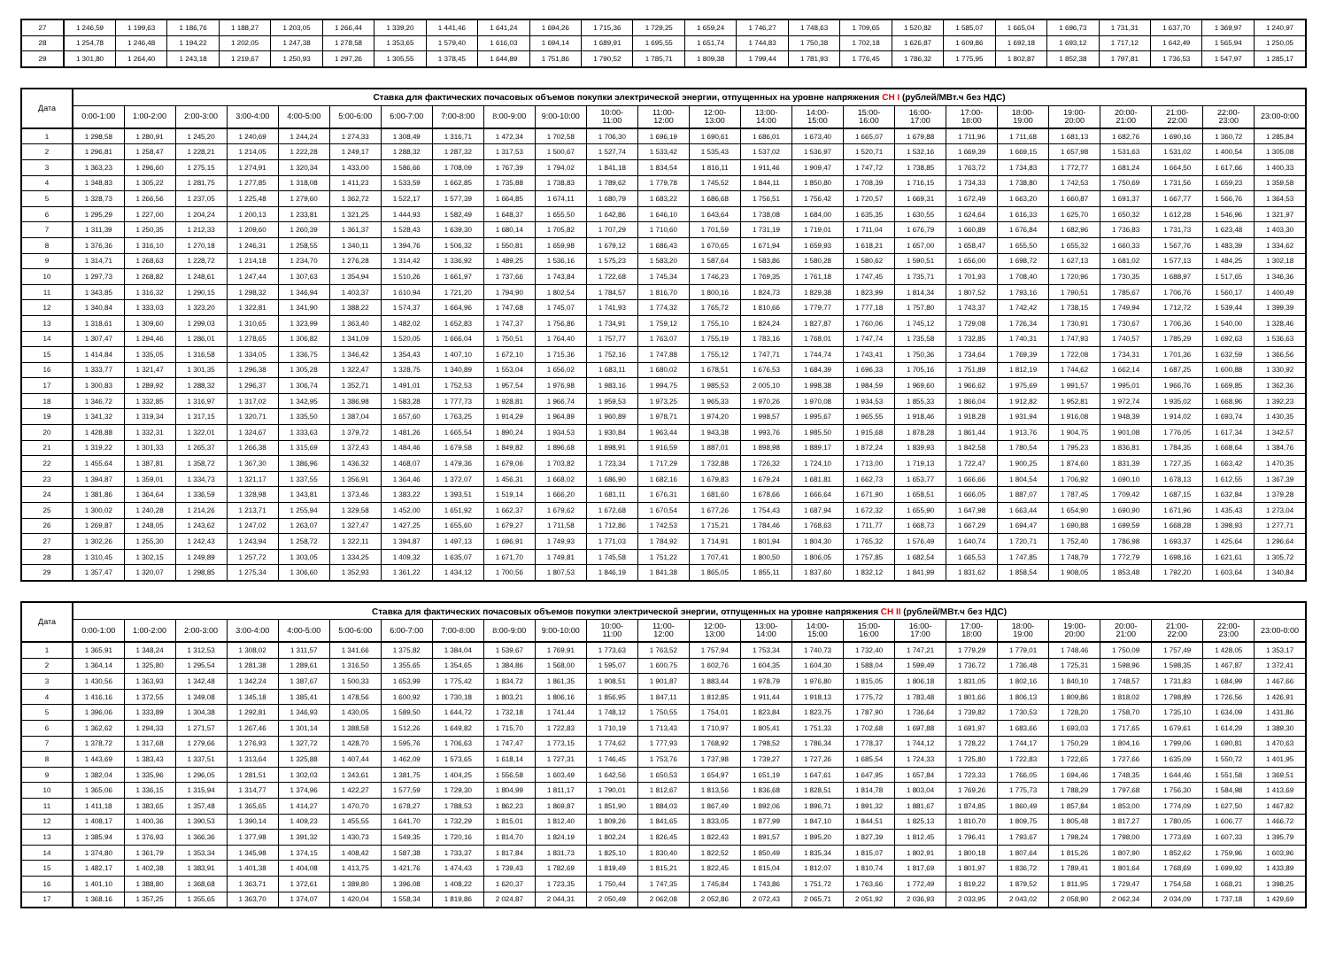| 27 | 1 246,59 | 1 199,63 | 1 186,76 | 1 188,27 | 1 203,05 | 1 266,44 | 1 339,20 | 1 441,46 | 1 641,24 | 1 694,26 | 1 715,36 | 1 729,25 | 1 659,24 | 1 746,27 | 1 748,63 | 1 709,65 | 1 520,82 | 1 585,07 | 1 665,04 | 1 696,73 | 1 731,31 | 1 637,70 | 1 369,97 | 1 240,97 |
| 28 | 1 254,78 | 1 246,48 | 1 194,22 | 1 202,05 | 1 247,38 | 1 278,58 | 1 353,65 | 1 579,40 | 1 616,03 | 1 694,14 | 1 689,91 | 1 695,55 | 1 651,74 | 1 744,83 | 1 750,38 | 1 702,18 | 1 626,87 | 1 609,86 | 1 692,18 | 1 693,12 | 1 717,12 | 1 642,49 | 1 565,94 | 1 250,05 |
| 29 | 1 301,80 | 1 264,40 | 1 243,18 | 1 219,67 | 1 250,93 | 1 297,26 | 1 305,55 | 1 378,45 | 1 644,89 | 1 751,86 | 1 790,52 | 1 785,71 | 1 809,38 | 1 799,44 | 1 781,93 | 1 776,45 | 1 786,32 | 1 775,95 | 1 802,87 | 1 852,38 | 1 797,81 | 1 736,53 | 1 547,97 | 1 285,17 |
| Дата | Ставка для фактических почасовых объемов покупки электрической энергии, отпущенных на уровне напряжения СН I (рублей/МВт.ч без НДС) | | | | | | | | | | | | | | | | | | | | | | | |
| --- | --- | --- | --- | --- | --- | --- | --- | --- | --- | --- | --- | --- | --- | --- | --- | --- | --- | --- | --- | --- | --- | --- | --- | --- |
| | 0:00-1:00 | 1:00-2:00 | 2:00-3:00 | 3:00-4:00 | 4:00-5:00 | 5:00-6:00 | 6:00-7:00 | 7:00-8:00 | 8:00-9:00 | 9:00-10:00 | 10:00- 11:00 | 11:00- 12:00 | 12:00- 13:00 | 13:00- 14:00 | 14:00- 15:00 | 15:00- 16:00 | 16:00- 17:00 | 17:00- 18:00 | 18:00- 19:00 | 19:00- 20:00 | 20:00- 21:00 | 21:00- 22:00 | 22:00- 23:00 | 23:00-0:00 |
| 1 | 1 298,58 | 1 280,91 | 1 245,20 | 1 240,69 | 1 244,24 | 1 274,33 | 1 308,49 | 1 316,71 | 1 472,34 | 1 702,58 | 1 706,30 | 1 696,19 | 1 690,61 | 1 686,01 | 1 673,40 | 1 665,07 | 1 679,88 | 1 711,96 | 1 711,68 | 1 681,13 | 1 682,76 | 1 690,16 | 1 360,72 | 1 285,84 |
| 2 | 1 296,81 | 1 258,47 | 1 228,21 | 1 214,05 | 1 222,28 | 1 249,17 | 1 288,32 | 1 287,32 | 1 317,53 | 1 500,67 | 1 527,74 | 1 533,42 | 1 535,43 | 1 537,02 | 1 536,97 | 1 520,71 | 1 532,16 | 1 669,39 | 1 669,15 | 1 657,98 | 1 531,63 | 1 531,02 | 1 400,54 | 1 305,08 |
| 3 | 1 363,23 | 1 296,60 | 1 275,15 | 1 274,91 | 1 320,34 | 1 433,00 | 1 586,66 | 1 708,09 | 1 767,39 | 1 794,02 | 1 841,18 | 1 834,54 | 1 816,11 | 1 911,46 | 1 909,47 | 1 747,72 | 1 738,85 | 1 763,72 | 1 734,83 | 1 772,77 | 1 681,24 | 1 664,50 | 1 617,66 | 1 400,33 |
| 4 | 1 348,83 | 1 305,22 | 1 281,75 | 1 277,85 | 1 318,08 | 1 411,23 | 1 533,59 | 1 662,85 | 1 735,88 | 1 738,83 | 1 789,62 | 1 779,78 | 1 745,52 | 1 844,11 | 1 850,80 | 1 708,39 | 1 716,15 | 1 734,33 | 1 738,80 | 1 742,53 | 1 750,69 | 1 731,56 | 1 659,23 | 1 359,58 |
| 5 | 1 328,73 | 1 266,56 | 1 237,05 | 1 225,48 | 1 279,60 | 1 362,72 | 1 522,17 | 1 577,39 | 1 664,85 | 1 674,11 | 1 680,79 | 1 683,22 | 1 686,68 | 1 756,51 | 1 756,42 | 1 720,57 | 1 669,31 | 1 672,49 | 1 663,20 | 1 660,87 | 1 691,37 | 1 667,77 | 1 566,76 | 1 364,53 |
| 6 | 1 295,29 | 1 227,00 | 1 204,24 | 1 200,13 | 1 233,81 | 1 321,25 | 1 444,93 | 1 582,49 | 1 648,37 | 1 655,50 | 1 642,86 | 1 646,10 | 1 643,64 | 1 738,08 | 1 684,00 | 1 635,35 | 1 630,55 | 1 624,64 | 1 616,33 | 1 625,70 | 1 650,32 | 1 612,28 | 1 546,96 | 1 321,97 |
| 7 | 1 311,39 | 1 250,35 | 1 212,33 | 1 209,60 | 1 260,39 | 1 361,37 | 1 528,43 | 1 639,30 | 1 680,14 | 1 705,82 | 1 707,29 | 1 710,60 | 1 701,59 | 1 731,19 | 1 719,01 | 1 711,04 | 1 676,79 | 1 660,89 | 1 676,84 | 1 682,96 | 1 736,83 | 1 731,73 | 1 623,48 | 1 403,30 |
| 8 | 1 376,36 | 1 316,10 | 1 270,18 | 1 246,31 | 1 258,55 | 1 340,11 | 1 394,76 | 1 506,32 | 1 550,81 | 1 659,98 | 1 679,12 | 1 686,43 | 1 670,65 | 1 671,94 | 1 659,93 | 1 618,21 | 1 657,00 | 1 658,47 | 1 655,50 | 1 655,32 | 1 660,33 | 1 567,76 | 1 483,39 | 1 334,62 |
| 9 | 1 314,71 | 1 268,63 | 1 228,72 | 1 214,18 | 1 234,70 | 1 276,28 | 1 314,42 | 1 336,92 | 1 489,25 | 1 536,16 | 1 575,23 | 1 583,20 | 1 587,64 | 1 583,86 | 1 580,28 | 1 580,62 | 1 590,51 | 1 656,00 | 1 698,72 | 1 627,13 | 1 681,02 | 1 577,13 | 1 484,25 | 1 302,18 |
| 10 | 1 297,73 | 1 268,82 | 1 248,61 | 1 247,44 | 1 307,63 | 1 354,94 | 1 510,26 | 1 661,97 | 1 737,66 | 1 743,84 | 1 722,68 | 1 745,34 | 1 746,23 | 1 769,35 | 1 761,18 | 1 747,45 | 1 735,71 | 1 701,93 | 1 708,40 | 1 720,96 | 1 730,35 | 1 688,97 | 1 517,65 | 1 346,36 |
| 11 | 1 343,85 | 1 316,32 | 1 290,15 | 1 298,32 | 1 346,94 | 1 403,37 | 1 610,94 | 1 721,20 | 1 794,90 | 1 802,54 | 1 784,57 | 1 816,70 | 1 800,16 | 1 824,73 | 1 829,38 | 1 823,99 | 1 814,34 | 1 807,52 | 1 793,16 | 1 790,51 | 1 785,67 | 1 706,76 | 1 560,17 | 1 400,49 |
| 12 | 1 340,84 | 1 333,03 | 1 323,20 | 1 322,81 | 1 341,90 | 1 388,22 | 1 574,37 | 1 664,96 | 1 747,68 | 1 745,07 | 1 741,93 | 1 774,32 | 1 765,72 | 1 810,66 | 1 779,77 | 1 777,18 | 1 757,80 | 1 743,37 | 1 742,42 | 1 738,15 | 1 749,94 | 1 712,72 | 1 539,44 | 1 399,39 |
| 13 | 1 318,61 | 1 309,60 | 1 299,03 | 1 310,65 | 1 323,99 | 1 363,40 | 1 482,02 | 1 652,83 | 1 747,37 | 1 756,86 | 1 734,91 | 1 759,12 | 1 755,10 | 1 824,24 | 1 827,87 | 1 760,06 | 1 745,12 | 1 729,08 | 1 726,34 | 1 730,91 | 1 730,67 | 1 706,36 | 1 540,00 | 1 328,46 |
| 14 | 1 307,47 | 1 294,46 | 1 286,01 | 1 278,65 | 1 306,82 | 1 341,09 | 1 520,05 | 1 666,04 | 1 750,51 | 1 764,40 | 1 757,77 | 1 763,07 | 1 755,19 | 1 783,16 | 1 768,01 | 1 747,74 | 1 735,58 | 1 732,85 | 1 740,31 | 1 747,93 | 1 740,57 | 1 785,29 | 1 692,63 | 1 536,63 |
| 15 | 1 414,84 | 1 335,05 | 1 316,58 | 1 334,05 | 1 336,75 | 1 346,42 | 1 354,43 | 1 407,10 | 1 672,10 | 1 715,36 | 1 752,16 | 1 747,88 | 1 755,12 | 1 747,71 | 1 744,74 | 1 743,41 | 1 750,36 | 1 734,64 | 1 769,39 | 1 722,08 | 1 734,31 | 1 701,36 | 1 632,59 | 1 366,56 |
| 16 | 1 333,77 | 1 321,47 | 1 301,35 | 1 296,38 | 1 305,28 | 1 322,47 | 1 328,75 | 1 340,89 | 1 553,04 | 1 656,02 | 1 683,11 | 1 680,02 | 1 678,51 | 1 676,53 | 1 684,39 | 1 696,33 | 1 705,16 | 1 751,89 | 1 812,19 | 1 744,62 | 1 662,14 | 1 687,25 | 1 600,88 | 1 330,92 |
| 17 | 1 300,83 | 1 289,92 | 1 288,32 | 1 296,37 | 1 306,74 | 1 352,71 | 1 491,01 | 1 752,53 | 1 957,54 | 1 976,98 | 1 983,16 | 1 994,75 | 1 985,53 | 2 005,10 | 1 998,38 | 1 984,59 | 1 969,60 | 1 966,62 | 1 975,69 | 1 991,57 | 1 995,01 | 1 966,76 | 1 669,85 | 1 362,36 |
| 18 | 1 346,72 | 1 332,85 | 1 316,97 | 1 317,02 | 1 342,95 | 1 386,98 | 1 583,28 | 1 777,73 | 1 928,81 | 1 966,74 | 1 959,53 | 1 973,25 | 1 965,33 | 1 970,26 | 1 970,08 | 1 934,53 | 1 855,33 | 1 866,04 | 1 912,82 | 1 952,81 | 1 972,74 | 1 935,02 | 1 668,96 | 1 392,23 |
| 19 | 1 341,32 | 1 319,34 | 1 317,15 | 1 320,71 | 1 335,50 | 1 387,04 | 1 657,60 | 1 763,25 | 1 914,29 | 1 964,89 | 1 960,89 | 1 978,71 | 1 974,20 | 1 998,57 | 1 995,67 | 1 965,55 | 1 918,46 | 1 918,28 | 1 931,94 | 1 916,08 | 1 948,39 | 1 914,02 | 1 693,74 | 1 430,35 |
| 20 | 1 428,88 | 1 332,31 | 1 322,01 | 1 324,67 | 1 333,63 | 1 379,72 | 1 481,26 | 1 665,54 | 1 890,24 | 1 934,53 | 1 930,84 | 1 963,44 | 1 943,38 | 1 993,76 | 1 985,50 | 1 915,68 | 1 878,28 | 1 861,44 | 1 913,76 | 1 904,75 | 1 901,08 | 1 776,05 | 1 617,34 | 1 342,57 |
| 21 | 1 319,22 | 1 301,33 | 1 265,37 | 1 266,38 | 1 315,69 | 1 372,43 | 1 484,46 | 1 679,58 | 1 849,82 | 1 896,68 | 1 898,91 | 1 916,59 | 1 887,01 | 1 898,98 | 1 889,17 | 1 872,24 | 1 839,93 | 1 842,58 | 1 780,54 | 1 795,23 | 1 836,81 | 1 784,35 | 1 668,64 | 1 384,76 |
| 22 | 1 455,64 | 1 387,81 | 1 358,72 | 1 367,30 | 1 386,96 | 1 436,32 | 1 468,07 | 1 479,36 | 1 679,06 | 1 703,82 | 1 723,34 | 1 717,29 | 1 732,88 | 1 726,32 | 1 724,10 | 1 713,00 | 1 719,13 | 1 722,47 | 1 900,25 | 1 874,60 | 1 831,39 | 1 727,35 | 1 663,42 | 1 470,35 |
| 23 | 1 394,87 | 1 359,01 | 1 334,73 | 1 321,17 | 1 337,55 | 1 356,91 | 1 364,46 | 1 372,07 | 1 456,31 | 1 668,02 | 1 686,90 | 1 682,16 | 1 679,83 | 1 679,24 | 1 681,81 | 1 662,73 | 1 653,77 | 1 666,66 | 1 804,54 | 1 706,92 | 1 690,10 | 1 678,13 | 1 612,55 | 1 367,39 |
| 24 | 1 381,86 | 1 364,64 | 1 336,59 | 1 328,98 | 1 343,81 | 1 373,46 | 1 383,22 | 1 393,51 | 1 519,14 | 1 666,20 | 1 681,11 | 1 676,31 | 1 681,60 | 1 678,66 | 1 666,64 | 1 671,90 | 1 658,51 | 1 666,05 | 1 887,07 | 1 787,45 | 1 709,42 | 1 687,15 | 1 632,84 | 1 379,28 |
| 25 | 1 300,02 | 1 240,28 | 1 214,26 | 1 213,71 | 1 255,94 | 1 329,58 | 1 452,00 | 1 651,92 | 1 662,37 | 1 679,62 | 1 672,68 | 1 670,54 | 1 677,26 | 1 754,43 | 1 687,94 | 1 672,32 | 1 655,90 | 1 647,98 | 1 663,44 | 1 654,90 | 1 690,90 | 1 671,96 | 1 435,43 | 1 273,04 |
| 26 | 1 269,87 | 1 248,05 | 1 243,62 | 1 247,02 | 1 263,07 | 1 327,47 | 1 427,25 | 1 655,60 | 1 679,27 | 1 711,58 | 1 712,86 | 1 742,53 | 1 715,21 | 1 784,46 | 1 768,63 | 1 711,77 | 1 668,73 | 1 667,29 | 1 694,47 | 1 690,88 | 1 699,59 | 1 668,28 | 1 398,93 | 1 277,71 |
| 27 | 1 302,26 | 1 255,30 | 1 242,43 | 1 243,94 | 1 258,72 | 1 322,11 | 1 394,87 | 1 497,13 | 1 696,91 | 1 749,93 | 1 771,03 | 1 784,92 | 1 714,91 | 1 801,94 | 1 804,30 | 1 765,32 | 1 576,49 | 1 640,74 | 1 720,71 | 1 752,40 | 1 786,98 | 1 693,37 | 1 425,64 | 1 296,64 |
| 28 | 1 310,45 | 1 302,15 | 1 249,89 | 1 257,72 | 1 303,05 | 1 334,25 | 1 409,32 | 1 635,07 | 1 671,70 | 1 749,81 | 1 745,58 | 1 751,22 | 1 707,41 | 1 800,50 | 1 806,05 | 1 757,85 | 1 682,54 | 1 665,53 | 1 747,85 | 1 748,79 | 1 772,79 | 1 698,16 | 1 621,61 | 1 305,72 |
| 29 | 1 357,47 | 1 320,07 | 1 298,85 | 1 275,34 | 1 306,60 | 1 352,93 | 1 361,22 | 1 434,12 | 1 700,56 | 1 807,53 | 1 846,19 | 1 841,38 | 1 865,05 | 1 855,11 | 1 837,60 | 1 832,12 | 1 841,99 | 1 831,62 | 1 858,54 | 1 908,05 | 1 853,48 | 1 792,20 | 1 603,64 | 1 340,84 |
| Дата | Ставка для фактических почасовых объемов покупки электрической энергии, отпущенных на уровне напряжения СН II (рублей/МВт.ч без НДС) | | | | | | | | | | | | | | | | | | | | | | | |
| --- | --- | --- | --- | --- | --- | --- | --- | --- | --- | --- | --- | --- | --- | --- | --- | --- | --- | --- | --- | --- | --- | --- | --- | --- |
| | 0:00-1:00 | 1:00-2:00 | 2:00-3:00 | 3:00-4:00 | 4:00-5:00 | 5:00-6:00 | 6:00-7:00 | 7:00-8:00 | 8:00-9:00 | 9:00-10:00 | 10:00- 11:00 | 11:00- 12:00 | 12:00- 13:00 | 13:00- 14:00 | 14:00- 15:00 | 15:00- 16:00 | 16:00- 17:00 | 17:00- 18:00 | 18:00- 19:00 | 19:00- 20:00 | 20:00- 21:00 | 21:00- 22:00 | 22:00- 23:00 | 23:00-0:00 |
| 1 | 1 365,91 | 1 348,24 | 1 312,53 | 1 308,02 | 1 311,57 | 1 341,66 | 1 375,82 | 1 384,04 | 1 539,67 | 1 769,91 | 1 773,63 | 1 763,52 | 1 757,94 | 1 753,34 | 1 740,73 | 1 732,40 | 1 747,21 | 1 779,29 | 1 779,01 | 1 748,46 | 1 750,09 | 1 757,49 | 1 428,05 | 1 353,17 |
| 2 | 1 364,14 | 1 325,80 | 1 295,54 | 1 281,38 | 1 289,61 | 1 316,50 | 1 355,65 | 1 354,65 | 1 384,86 | 1 568,00 | 1 595,07 | 1 600,75 | 1 602,76 | 1 604,35 | 1 604,30 | 1 588,04 | 1 599,49 | 1 736,72 | 1 736,48 | 1 725,31 | 1 598,96 | 1 598,35 | 1 467,87 | 1 372,41 |
| 3 | 1 430,56 | 1 363,93 | 1 342,48 | 1 342,24 | 1 387,67 | 1 500,33 | 1 653,99 | 1 775,42 | 1 834,72 | 1 861,35 | 1 908,51 | 1 901,87 | 1 883,44 | 1 978,79 | 1 976,80 | 1 815,05 | 1 806,18 | 1 831,05 | 1 802,16 | 1 840,10 | 1 748,57 | 1 731,83 | 1 684,99 | 1 467,66 |
| 4 | 1 416,16 | 1 372,55 | 1 349,08 | 1 345,18 | 1 385,41 | 1 478,56 | 1 600,92 | 1 730,18 | 1 803,21 | 1 806,16 | 1 856,95 | 1 847,11 | 1 812,85 | 1 911,44 | 1 918,13 | 1 775,72 | 1 783,48 | 1 801,66 | 1 806,13 | 1 809,86 | 1 818,02 | 1 798,89 | 1 726,56 | 1 426,91 |
| 5 | 1 396,06 | 1 333,89 | 1 304,38 | 1 292,81 | 1 346,93 | 1 430,05 | 1 589,50 | 1 644,72 | 1 732,18 | 1 741,44 | 1 748,12 | 1 750,55 | 1 754,01 | 1 823,84 | 1 823,75 | 1 787,90 | 1 736,64 | 1 739,82 | 1 730,53 | 1 728,20 | 1 758,70 | 1 735,10 | 1 634,09 | 1 431,86 |
| 6 | 1 362,62 | 1 294,33 | 1 271,57 | 1 267,46 | 1 301,14 | 1 388,58 | 1 512,26 | 1 649,82 | 1 715,70 | 1 722,83 | 1 710,19 | 1 713,43 | 1 710,97 | 1 805,41 | 1 751,33 | 1 702,68 | 1 697,88 | 1 691,97 | 1 683,66 | 1 693,03 | 1 717,65 | 1 679,61 | 1 614,29 | 1 389,30 |
| 7 | 1 378,72 | 1 317,68 | 1 279,66 | 1 276,93 | 1 327,72 | 1 428,70 | 1 595,76 | 1 706,63 | 1 747,47 | 1 773,15 | 1 774,62 | 1 777,93 | 1 768,92 | 1 798,52 | 1 786,34 | 1 778,37 | 1 744,12 | 1 728,22 | 1 744,17 | 1 750,29 | 1 804,16 | 1 799,06 | 1 690,81 | 1 470,63 |
| 8 | 1 443,69 | 1 383,43 | 1 337,51 | 1 313,64 | 1 325,88 | 1 407,44 | 1 462,09 | 1 573,65 | 1 618,14 | 1 727,31 | 1 746,45 | 1 753,76 | 1 737,98 | 1 739,27 | 1 727,26 | 1 685,54 | 1 724,33 | 1 725,80 | 1 722,83 | 1 722,65 | 1 727,66 | 1 635,09 | 1 550,72 | 1 401,95 |
| 9 | 1 382,04 | 1 335,96 | 1 296,05 | 1 281,51 | 1 302,03 | 1 343,61 | 1 381,75 | 1 404,25 | 1 556,58 | 1 603,49 | 1 642,56 | 1 650,53 | 1 654,97 | 1 651,19 | 1 647,61 | 1 647,95 | 1 657,84 | 1 723,33 | 1 766,05 | 1 694,46 | 1 748,35 | 1 644,46 | 1 551,58 | 1 369,51 |
| 10 | 1 365,06 | 1 336,15 | 1 315,94 | 1 314,77 | 1 374,96 | 1 422,27 | 1 577,59 | 1 729,30 | 1 804,99 | 1 811,17 | 1 790,01 | 1 812,67 | 1 813,56 | 1 836,68 | 1 828,51 | 1 814,78 | 1 803,04 | 1 769,26 | 1 775,73 | 1 788,29 | 1 797,68 | 1 756,30 | 1 584,98 | 1 413,69 |
| 11 | 1 411,18 | 1 383,65 | 1 357,48 | 1 365,65 | 1 414,27 | 1 470,70 | 1 678,27 | 1 788,53 | 1 862,23 | 1 869,87 | 1 851,90 | 1 884,03 | 1 867,49 | 1 892,06 | 1 896,71 | 1 891,32 | 1 881,67 | 1 874,85 | 1 860,49 | 1 857,84 | 1 853,00 | 1 774,09 | 1 627,50 | 1 467,82 |
| 12 | 1 408,17 | 1 400,36 | 1 390,53 | 1 390,14 | 1 409,23 | 1 455,55 | 1 641,70 | 1 732,29 | 1 815,01 | 1 812,40 | 1 809,26 | 1 841,65 | 1 833,05 | 1 877,99 | 1 847,10 | 1 844,51 | 1 825,13 | 1 810,70 | 1 809,75 | 1 805,48 | 1 817,27 | 1 780,05 | 1 606,77 | 1 466,72 |
| 13 | 1 385,94 | 1 376,93 | 1 366,36 | 1 377,98 | 1 391,32 | 1 430,73 | 1 549,35 | 1 720,16 | 1 814,70 | 1 824,19 | 1 802,24 | 1 826,45 | 1 822,43 | 1 891,57 | 1 895,20 | 1 827,39 | 1 812,45 | 1 796,41 | 1 793,67 | 1 798,24 | 1 798,00 | 1 773,69 | 1 607,33 | 1 395,79 |
| 14 | 1 374,80 | 1 361,79 | 1 353,34 | 1 345,98 | 1 374,15 | 1 408,42 | 1 587,38 | 1 733,37 | 1 817,84 | 1 831,73 | 1 825,10 | 1 830,40 | 1 822,52 | 1 850,49 | 1 835,34 | 1 815,07 | 1 802,91 | 1 800,18 | 1 807,64 | 1 815,26 | 1 807,90 | 1 852,62 | 1 759,96 | 1 603,96 |
| 15 | 1 482,17 | 1 402,38 | 1 383,91 | 1 401,38 | 1 404,08 | 1 413,75 | 1 421,76 | 1 474,43 | 1 739,43 | 1 782,69 | 1 819,49 | 1 815,21 | 1 822,45 | 1 815,04 | 1 812,07 | 1 810,74 | 1 817,69 | 1 801,97 | 1 836,72 | 1 789,41 | 1 801,64 | 1 768,69 | 1 699,92 | 1 433,89 |
| 16 | 1 401,10 | 1 388,80 | 1 368,68 | 1 363,71 | 1 372,61 | 1 389,80 | 1 396,08 | 1 408,22 | 1 620,37 | 1 723,35 | 1 750,44 | 1 747,35 | 1 745,84 | 1 743,86 | 1 751,72 | 1 763,66 | 1 772,49 | 1 819,22 | 1 879,52 | 1 811,95 | 1 729,47 | 1 754,58 | 1 668,21 | 1 398,25 |
| 17 | 1 368,16 | 1 357,25 | 1 355,65 | 1 363,70 | 1 374,07 | 1 420,04 | 1 558,34 | 1 819,86 | 2 024,87 | 2 044,31 | 2 050,49 | 2 062,08 | 2 052,86 | 2 072,43 | 2 065,71 | 2 051,92 | 2 036,93 | 2 033,95 | 2 043,02 | 2 058,90 | 2 062,34 | 2 034,09 | 1 737,18 | 1 429,69 |